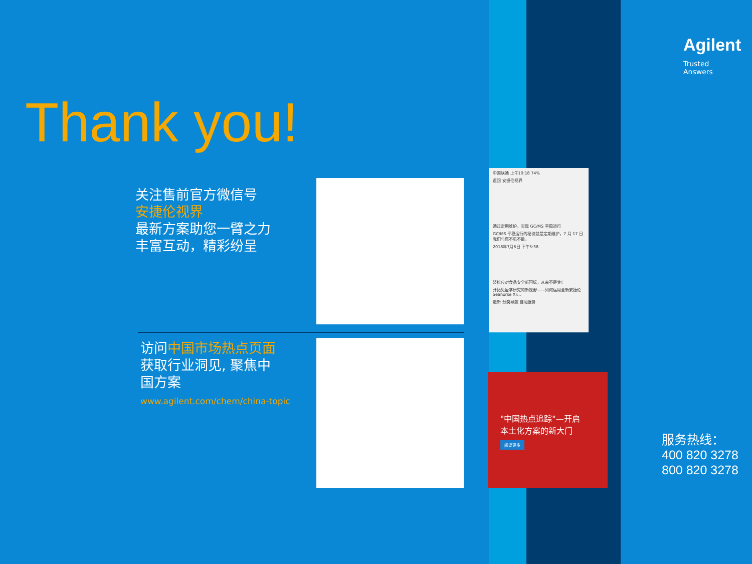Agilent
Trusted Answers
Thank you!
关注售前官方微信号
安捷伦视界
最新方案助您一臂之力
丰富互动，精彩纷呈
访问中国市场热点页面
获取行业洞见, 聚焦中
国方案
www.agilent.com/chem/china-topic
中国联通 上午10:18 74%
返回 安捷伦视界
通过定期维护，实现 GC/MS 平稳运行
GC/MS 平稳运行的秘诀就是定期维护，7 月 17 日我们与您不见不散。
2018年7月6日 下午5:38
轻松应对食品安全新国标，从来不是梦！
开拓免疫学研究的新视野——如何运用全新安捷伦 Seahorse XF...
最新 分类导航 自助服务
"中国热点追踪"—开启
本土化方案的新大门
阅读更多
服务热线：
400 820 3278
800 820 3278